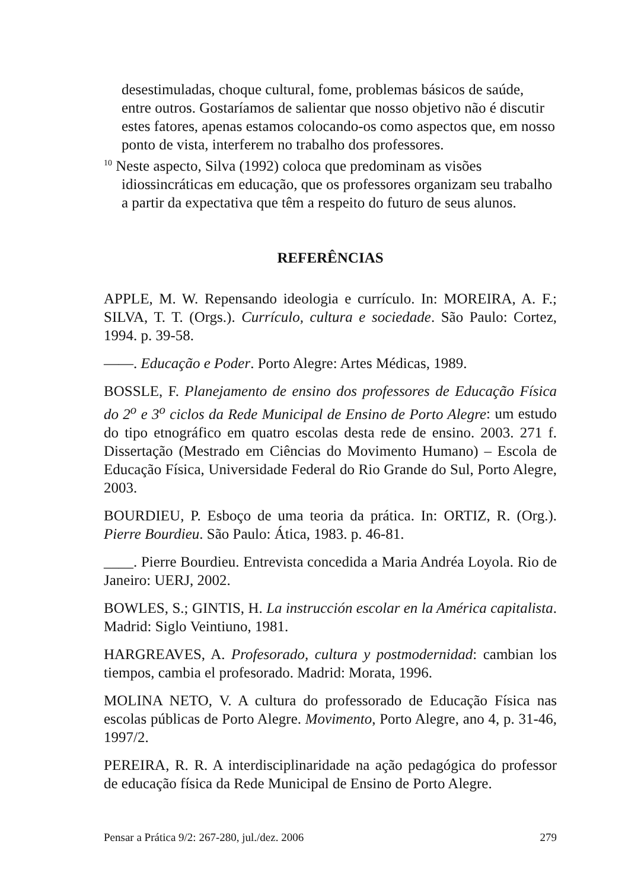desestimuladas, choque cultural, fome, problemas básicos de saúde, entre outros. Gostaríamos de salientar que nosso objetivo não é discutir estes fatores, apenas estamos colocando-os como aspectos que, em nosso ponto de vista, interferem no trabalho dos professores.
<sup>10</sup> Neste aspecto, Silva (1992) coloca que predominam as visões idiossincráticas em educação, que os professores organizam seu trabalho a partir da expectativa que têm a respeito do futuro de seus alunos.
REFERÊNCIAS
APPLE, M. W. Repensando ideologia e currículo. In: MOREIRA, A. F.; SILVA, T. T. (Orgs.). Currículo, cultura e sociedade. São Paulo: Cortez, 1994. p. 39-58.
——. Educação e Poder. Porto Alegre: Artes Médicas, 1989.
BOSSLE, F. Planejamento de ensino dos professores de Educação Física do 2<sup>o</sup> e 3<sup>o</sup> ciclos da Rede Municipal de Ensino de Porto Alegre: um estudo do tipo etnográfico em quatro escolas desta rede de ensino. 2003. 271 f. Dissertação (Mestrado em Ciências do Movimento Humano) – Escola de Educação Física, Universidade Federal do Rio Grande do Sul, Porto Alegre, 2003.
BOURDIEU, P. Esboço de uma teoria da prática. In: ORTIZ, R. (Org.). Pierre Bourdieu. São Paulo: Ática, 1983. p. 46-81.
____. Pierre Bourdieu. Entrevista concedida a Maria Andréa Loyola. Rio de Janeiro: UERJ, 2002.
BOWLES, S.; GINTIS, H. La instrucción escolar en la América capitalista. Madrid: Siglo Veintiuno, 1981.
HARGREAVES, A. Profesorado, cultura y postmodernidad: cambian los tiempos, cambia el profesorado. Madrid: Morata, 1996.
MOLINA NETO, V. A cultura do professorado de Educação Física nas escolas públicas de Porto Alegre. Movimento, Porto Alegre, ano 4, p. 31-46, 1997/2.
PEREIRA, R. R. A interdisciplinaridade na ação pedagógica do professor de educação física da Rede Municipal de Ensino de Porto Alegre.
Pensar a Prática 9/2: 267-280, jul./dez. 2006 279